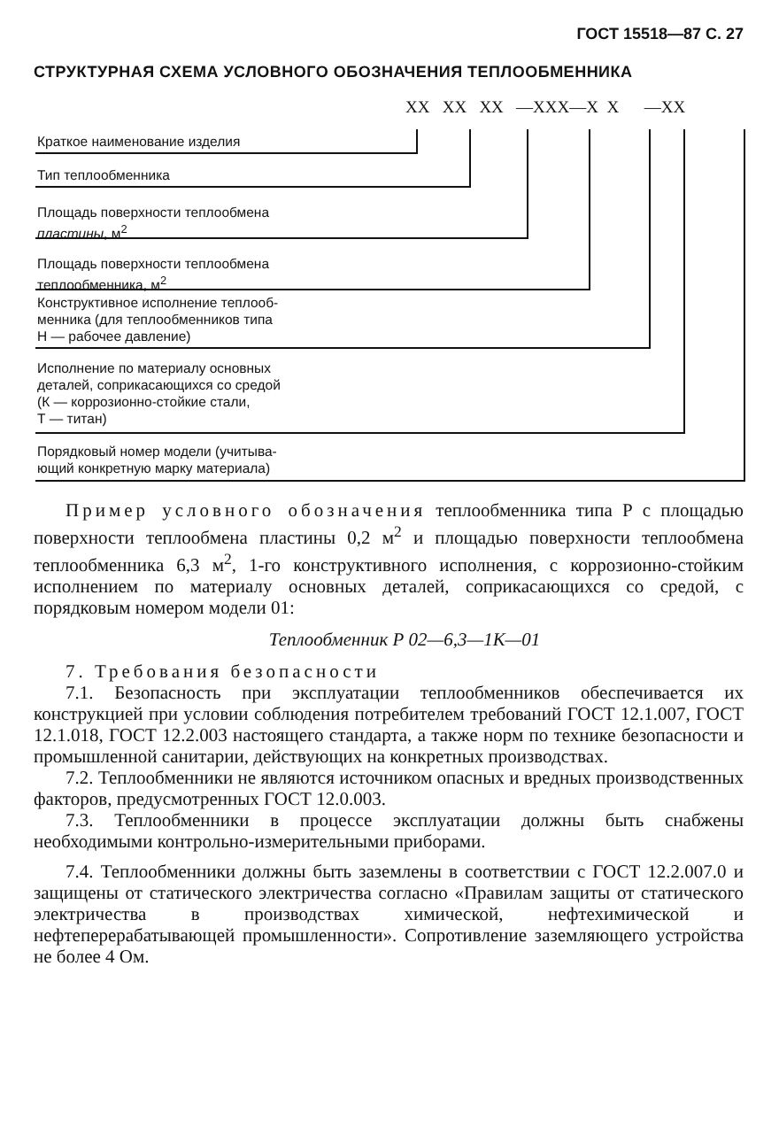ГОСТ 15518—87 С. 27
СТРУКТУРНАЯ СХЕМА УСЛОВНОГО ОБОЗНАЧЕНИЯ ТЕПЛООБМЕННИКА
XX XX XX —XXX—X X —XX
Краткое наименование изделия
Тип теплообменника
Площадь поверхности теплообмена
пластины, м<sup>2</sup>
Площадь поверхности теплообмена
теплообменника, м<sup>2</sup>
Конструктивное исполнение теплооб-
менника (для теплообменников типа
Н — рабочее давление)
Исполнение по материалу основных
деталей, соприкасающихся со средой
(К — коррозионно-стойкие стали,
Т — титан)
Порядковый номер модели (учитыва-
ющий конкретную марку материала)
Пример условного обозначения теплообменника типа Р с площадью поверхности теплообмена пластины 0,2 м<sup>2</sup> и площадью поверхности теплообмена теплообменника 6,3 м<sup>2</sup>, 1-го конструктивного исполнения, с коррозионно-стойким исполнением по материалу основных деталей, соприкасающихся со средой, с порядковым номером модели 01:
Теплообменник Р 02—6,3—1К—01
7. Требования безопасности
7.1. Безопасность при эксплуатации теплообменников обеспечивается их конструкцией при условии соблюдения потребителем требований ГОСТ 12.1.007, ГОСТ 12.1.018, ГОСТ 12.2.003 настоящего стандарта, а также норм по технике безопасности и промышленной санитарии, действующих на конкретных производствах.
7.2. Теплообменники не являются источником опасных и вредных производственных факторов, предусмотренных ГОСТ 12.0.003.
7.3. Теплообменники в процессе эксплуатации должны быть снабжены необходимыми контрольно-измерительными приборами.
7.4. Теплообменники должны быть заземлены в соответствии с ГОСТ 12.2.007.0 и защищены от статического электричества согласно «Правилам защиты от статического электричества в производствах химической, нефтехимической и нефтеперерабатывающей промышленности». Сопротивление заземляющего устройства не более 4 Ом.